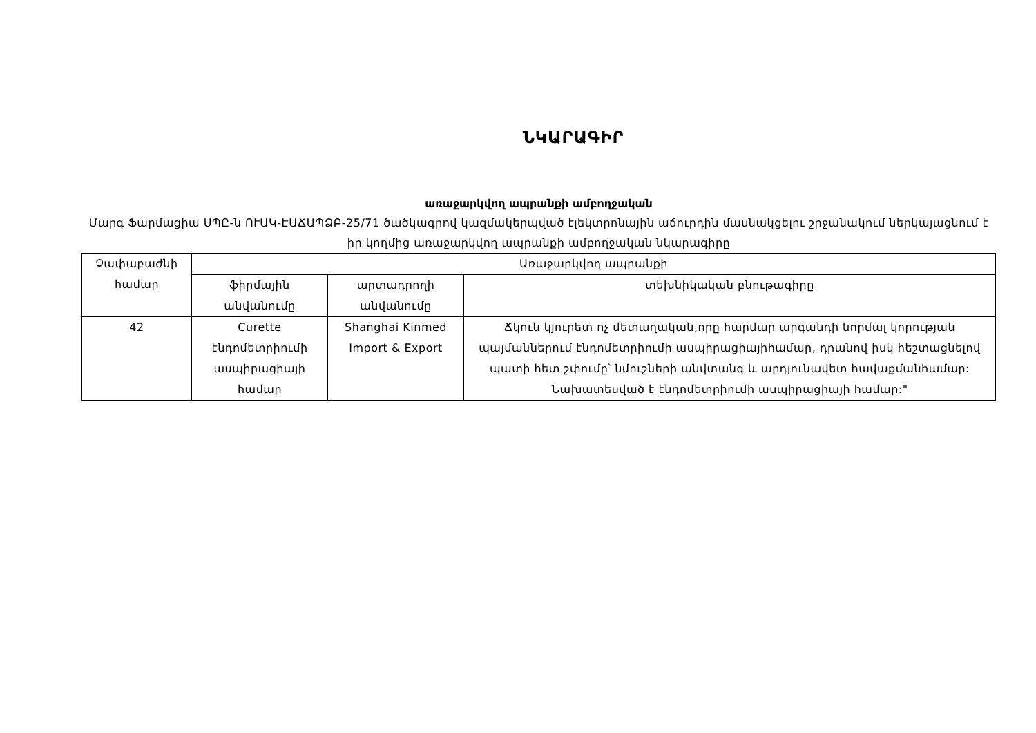ՆԿԱՐԱԳԻՐ
առաջարկվող ապրանքի ամբողջական
Մարգ Ֆարմացիա ՍՊԸ-ն ՈՒԱԿ-ԷԱՃԱՊՁԲ-25/71 ծածկագրով կազմակերպված էլեկտրոնային աճուրդին մասնակցելու շրջանակում ներկայացնում է իր կողմից առաջարկվող ապրանքի ամբողջական նկարագիրը
| Չափաբաժնի համար | Առաջարկվող ապրանքի | | |
| --- | --- | --- | --- |
| | ֆիրմային անվանումը | արտադրողի անվանումը | տեխնիկական բնութագիրը |
| 42 | Curette էնդոմետրիումի ասպիրացիայի համար | Shanghai Kinmed Import & Export | Ճկուն կյուրետ ոչ մետաղական,որը հարմար արգանդի նորմալ կորության պայմաններում էնդոմետրիումի ասպիրացիայիհամար, դրանով իսկ հեշտացնելով պատի հետ շփումը՝ նմուշների անվտանգ և արդյունավետ հավաքմանհամար: Նախատեսված է էնդոմետրիումի ասպիրացիայի համար:" |